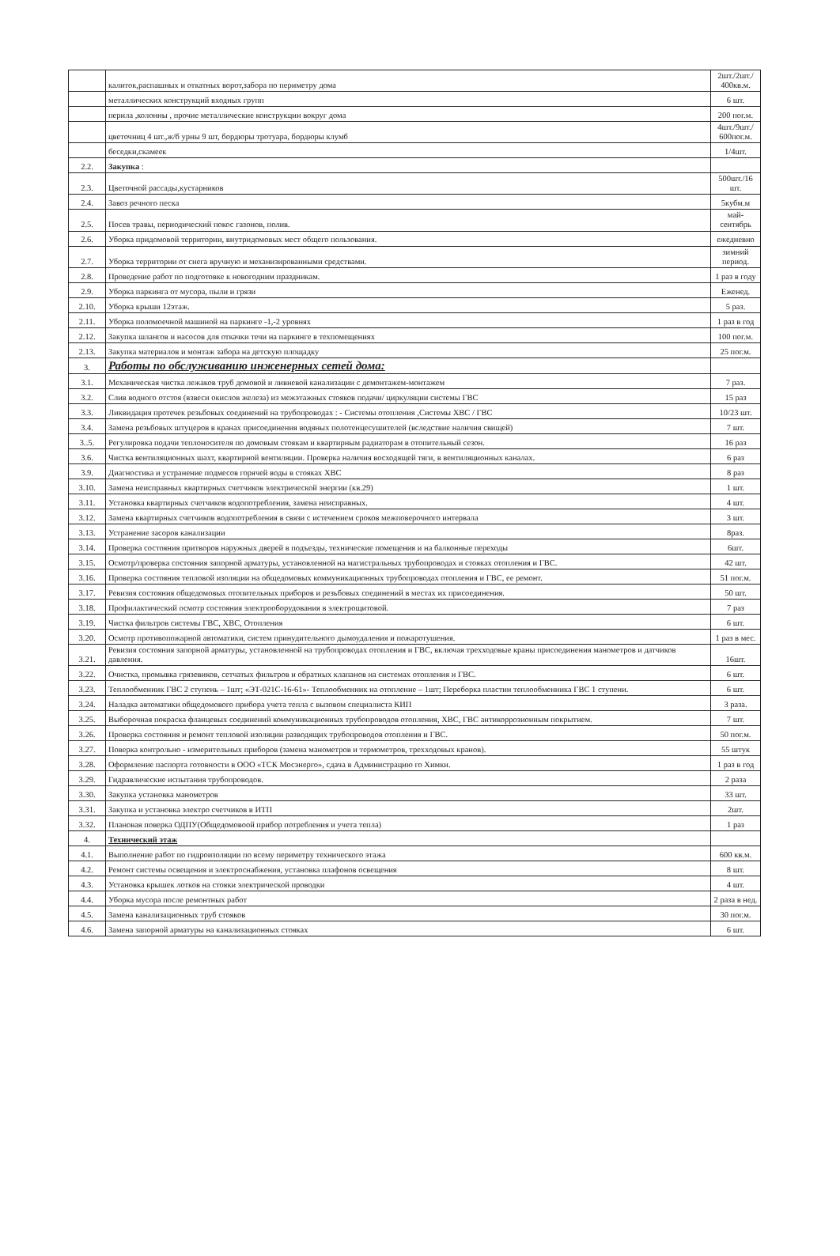| | калиток,распашных и откатных ворот,забора по периметру дома | 2шт./2шт./ 400кв.м. |
| | металлических конструкций входных групп | 6 шт. |
| | перила ,колонны , прочие металлические конструкции вокруг дома | 200 пог.м. |
| | цветочниц 4 шт.,ж/б урны 9 шт, бордюры тротуара, бордюры клумб | 4шт./9шт./ 600пог.м. |
| | беседки,скамеек | 1/4шт. |
| 2.2. | Закупка : | |
| 2.3. | Цветочной рассады,кустарников | 500шт./16 шт. |
| 2.4. | Завоз речного песка | 5кубм.м |
| 2.5. | Посев травы, периодический покос газонов, полив. | май-сентябрь |
| 2.6. | Уборка придомовой территории, внутридомовых мест общего пользования. | ежедневно |
| 2.7. | Уборка территории от снега вручную и механизированными средствами. | зимний период. |
| 2.8. | Проведение работ по подготовке к новогодним праздникам. | 1 раз в году |
| 2.9. | Уборка паркинга от мусора, пыли и грязи | Еженед. |
| 2.10. | Уборка крыши 12этаж. | 5 раз. |
| 2.11. | Уборка поломоечной машиной на паркинге -1,-2 уровнях | 1 раз в год |
| 2.12. | Закупка шлангов и насосов для откачки течи на паркинге в техпомещениях | 100 пог.м. |
| 2.13. | Закупка материалов и монтаж забора на детскую площадку | 25 пог.м. |
| 3. | Работы по обслуживанию инженерных сетей дома: | |
| 3.1. | Механическая чистка лежаков труб домовой и ливневой канализации с демонтажем-монтажем | 7 раз. |
| 3.2. | Слив водного отстоя (взвеси окислов железа) из межэтажных стояков подачи/ циркуляции системы ГВС | 15 раз |
| 3.3. | Ликвидация протечек резьбовых соединений на трубопроводах : - Системы отопления ,Системы ХВС / ГВС | 10/23 шт. |
| 3.4. | Замена резьбовых штуцеров в кранах присоединения водяных полотенцесушителей (вследствие наличия свищей) | 7 шт. |
| 3..5. | Регулировка подачи теплоносителя по домовым стоякам и квартирным радиаторам в отопительный сезон. | 16 раз |
| 3.6. | Чистка вентиляционных шахт, квартирной вентиляции. Проверка наличия восходящей тяги, в вентиляционных каналах. | 6 раз |
| 3.9. | Диагностика и устранение подмесов горячей воды в стояках ХВС | 8 раз |
| 3.10. | Замена неисправных квартирных счетчиков электрической энергии (кв.29) | 1 шт. |
| 3.11. | Установка квартирных счетчиков водопотребления, замена неисправных. | 4 шт. |
| 3.12. | Замена квартирных счетчиков водопотребления в связи с истечением сроков межповерочного интервала | 3 шт. |
| 3.13. | Устранение засоров канализации | 8раз. |
| 3.14. | Проверка состояния притворов наружных дверей в подъезды, технические помещения и на балконные переходы | 6шт. |
| 3.15. | Осмотр/проверка состояния запорной арматуры, установленной на магистральных трубопроводах и стояках отопления и ГВС. | 42 шт. |
| 3.16. | Проверка состояния тепловой изоляции на общедомовых коммуникационных трубопроводах отопления и ГВС, ее ремонт. | 51 пог.м. |
| 3.17. | Ревизия состояния общедомовых отопительных приборов и резьбовых соединений в местах их присоединения. | 50 шт. |
| 3.18. | Профилактический осмотр состояния электрооборудования в электрощитовой. | 7 раз |
| 3.19. | Чистка фильтров системы ГВС, ХВС, Отопления | 6 шт. |
| 3.20. | Осмотр противопожарной автоматики, систем принудительного дымоудаления и пожаротушения. | 1 раз в мес. |
| 3.21. | Ревизия состояния запорной арматуры, установленной на трубопроводах отопления и ГВС, включая трехходовые краны присоединения манометров и датчиков давления. | 16шт. |
| 3.22. | Очистка, промывка грязевиков, сетчатых фильтров и обратных клапанов на системах отопления и ГВС. | 6 шт. |
| 3.23. | Теплообменник ГВС 2 ступень – 1шт; «ЭТ-021С-16-61»- Теплообменник на отопление – 1шт; Переборка пластин теплообменника ГВС 1 ступени. | 6 шт. |
| 3.24. | Наладка автоматики общедомового прибора учета тепла с вызовом специалиста КИП | 3 раза. |
| 3.25. | Выборочная покраска фланцевых соединений коммуникационных трубопроводов отопления, ХВС, ГВС антикоррозионным покрытием. | 7 шт. |
| 3.26. | Проверка состояния и ремонт тепловой изоляции разводящих трубопроводов отопления и ГВС. | 50 пог.м. |
| 3.27. | Поверка контрольно - измерительных приборов (замена манометров и термометров, трехходовых кранов). | 55 штук |
| 3.28. | Оформление паспорта готовности в ООО «ТСК Мосэнерго», сдача в Администрацию го Химки. | 1 раз в год |
| 3.29. | Гидравлические испытания трубопроводов. | 2 раза |
| 3.30. | Закупка установка манометров | 33 шт. |
| 3.31. | Закупка и установка электро счетчиков в ИТП | 2шт. |
| 3.32. | Плановая поверка ОДПУ(Общедомовоой прибор потребления и учета тепла) | 1 раз |
| 4. | Технический этаж | |
| 4.1. | Выполнение работ по гидроизоляции по всему периметру технического этажа | 600 кв.м. |
| 4.2. | Ремонт системы освещения и электроснабжения, установка плафонов освещения | 8 шт. |
| 4.3. | Установка крышек лотков на стояки электрической проводки | 4 шт. |
| 4.4. | Уборка мусора после ремонтных работ | 2 раза в нед. |
| 4.5. | Замена канализационных труб стояков | 30 пог.м. |
| 4.6. | Замена запорной арматуры на канализационных стояках | 6 шт. |